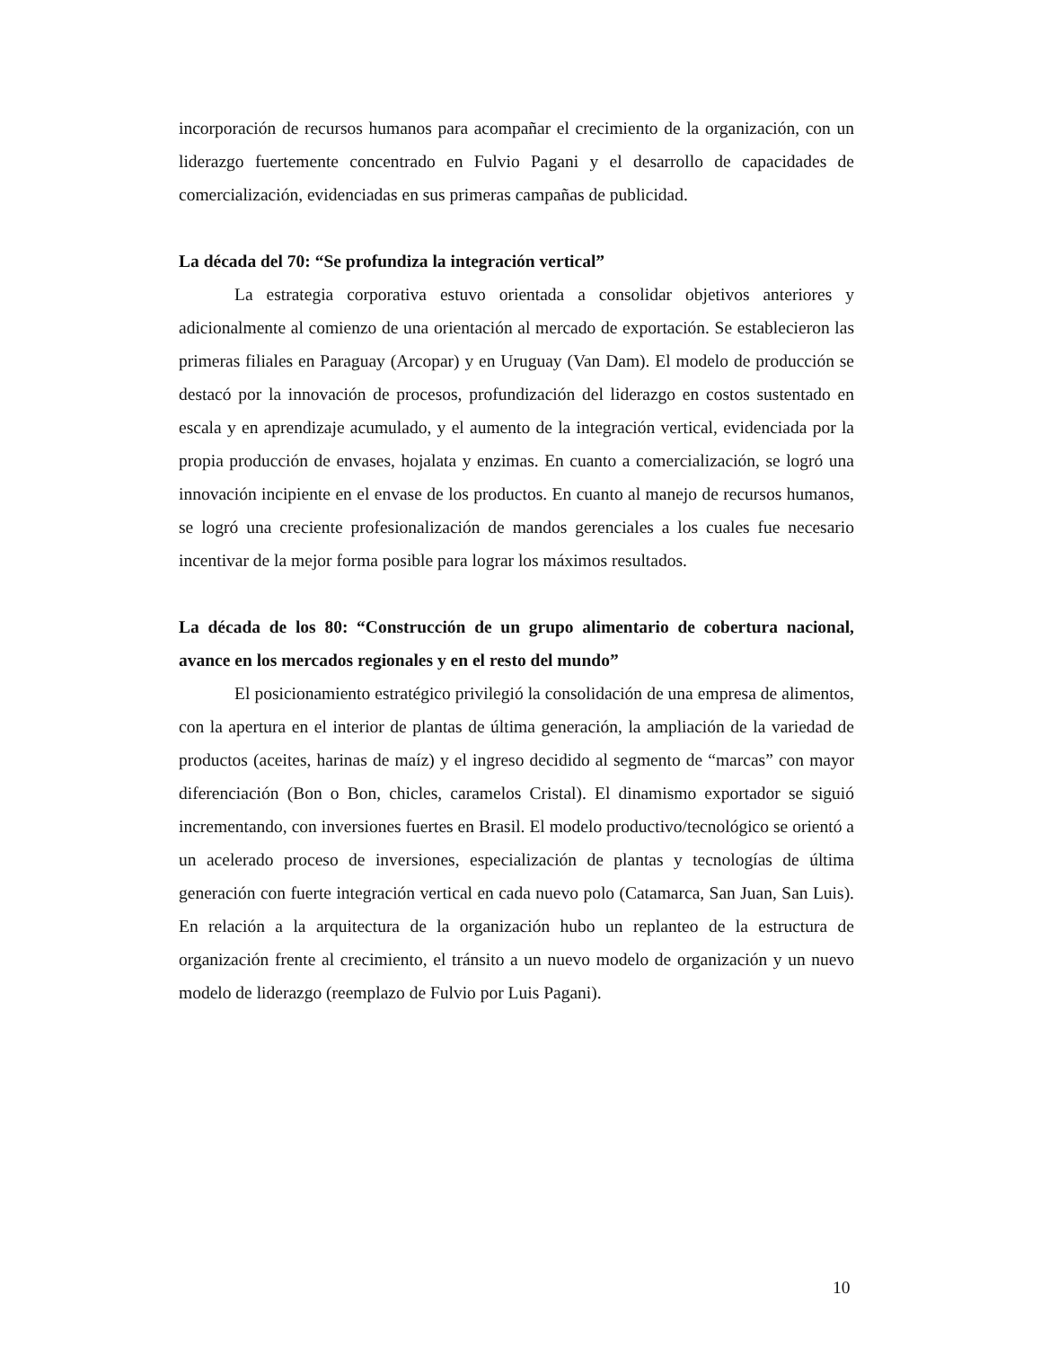incorporación de recursos humanos para acompañar el crecimiento de la organización, con un liderazgo fuertemente concentrado en Fulvio Pagani y el desarrollo de capacidades de comercialización, evidenciadas en sus primeras campañas de publicidad.
La década del 70: “Se profundiza la integración vertical”
La estrategia corporativa estuvo orientada a consolidar objetivos anteriores y adicionalmente al comienzo de una orientación al mercado de exportación. Se establecieron las primeras filiales en Paraguay (Arcopar) y en Uruguay (Van Dam). El modelo de producción se destacó por la innovación de procesos, profundización del liderazgo en costos sustentado en escala y en aprendizaje acumulado, y el aumento de la integración vertical, evidenciada por la propia producción de envases, hojalata y enzimas. En cuanto a comercialización, se logró una innovación incipiente en el envase de los productos. En cuanto al manejo de recursos humanos, se logró una creciente profesionalización de mandos gerenciales a los cuales fue necesario incentivar de la mejor forma posible para lograr los máximos resultados.
La década de los 80: “Construcción de un grupo alimentario de cobertura nacional, avance en los mercados regionales y en el resto del mundo”
El posicionamiento estratégico privilegió la consolidación de una empresa de alimentos, con la apertura en el interior de plantas de última generación, la ampliación de la variedad de productos (aceites, harinas de maíz) y el ingreso decidido al segmento de “marcas” con mayor diferenciación (Bon o Bon, chicles, caramelos Cristal). El dinamismo exportador se siguió incrementando, con inversiones fuertes en Brasil. El modelo productivo/tecnológico se orientó a un acelerado proceso de inversiones, especialización de plantas y tecnologías de última generación con fuerte integración vertical en cada nuevo polo (Catamarca, San Juan, San Luis). En relación a la arquitectura de la organización hubo un replanteo de la estructura de organización frente al crecimiento, el tránsito a un nuevo modelo de organización y un nuevo modelo de liderazgo (reemplazo de Fulvio por Luis Pagani).
10